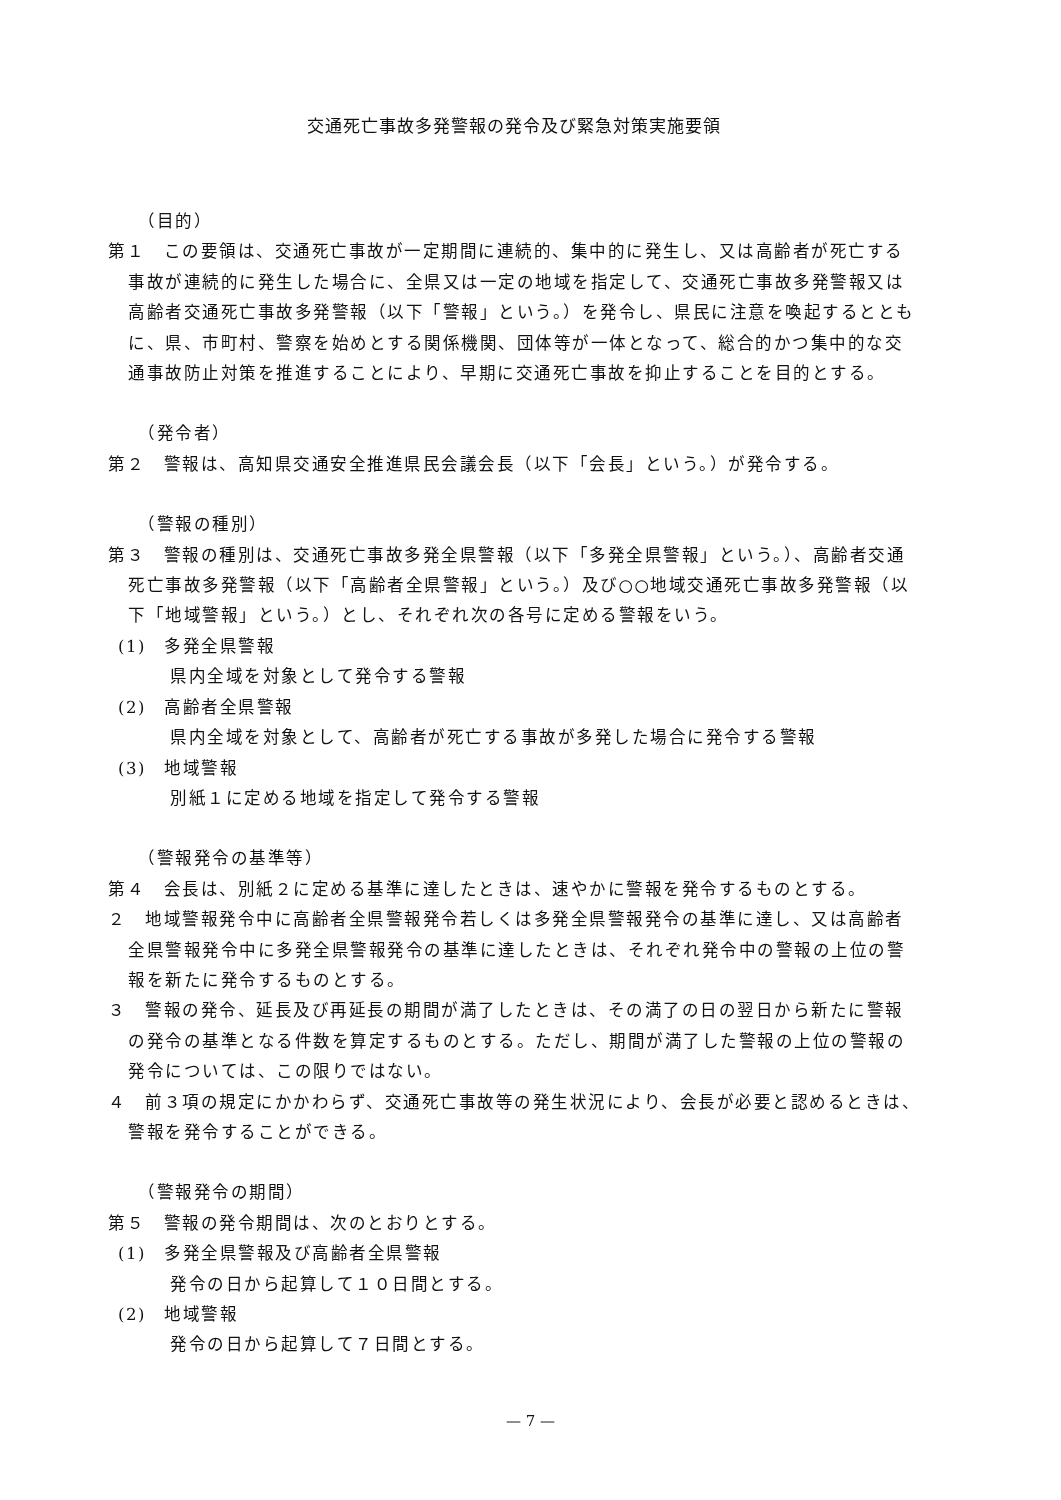交通死亡事故多発警報の発令及び緊急対策実施要領
（目的）
第１　この要領は、交通死亡事故が一定期間に連続的、集中的に発生し、又は高齢者が死亡する事故が連続的に発生した場合に、全県又は一定の地域を指定して、交通死亡事故多発警報又は高齢者交通死亡事故多発警報（以下「警報」という。）を発令し、県民に注意を喚起するとともに、県、市町村、警察を始めとする関係機関、団体等が一体となって、総合的かつ集中的な交通事故防止対策を推進することにより、早期に交通死亡事故を抑止することを目的とする。
（発令者）
第２　警報は、高知県交通安全推進県民会議会長（以下「会長」という。）が発令する。
（警報の種別）
第３　警報の種別は、交通死亡事故多発全県警報（以下「多発全県警報」という。）、高齢者交通死亡事故多発警報（以下「高齢者全県警報」という。）及び○○地域交通死亡事故多発警報（以下「地域警報」という。）とし、それぞれ次の各号に定める警報をいう。
(1)　多発全県警報
県内全域を対象として発令する警報
(2)　高齢者全県警報
県内全域を対象として、高齢者が死亡する事故が多発した場合に発令する警報
(3)　地域警報
別紙１に定める地域を指定して発令する警報
（警報発令の基準等）
第４　会長は、別紙２に定める基準に達したときは、速やかに警報を発令するものとする。
２　地域警報発令中に高齢者全県警報発令若しくは多発全県警報発令の基準に達し、又は高齢者全県警報発令中に多発全県警報発令の基準に達したときは、それぞれ発令中の警報の上位の警報を新たに発令するものとする。
３　警報の発令、延長及び再延長の期間が満了したときは、その満了の日の翌日から新たに警報の発令の基準となる件数を算定するものとする。ただし、期間が満了した警報の上位の警報の発令については、この限りではない。
４　前３項の規定にかかわらず、交通死亡事故等の発生状況により、会長が必要と認めるときは、警報を発令することができる。
（警報発令の期間）
第５　警報の発令期間は、次のとおりとする。
(1)　多発全県警報及び高齢者全県警報
発令の日から起算して１０日間とする。
(2)　地域警報
発令の日から起算して７日間とする。
— 7 —